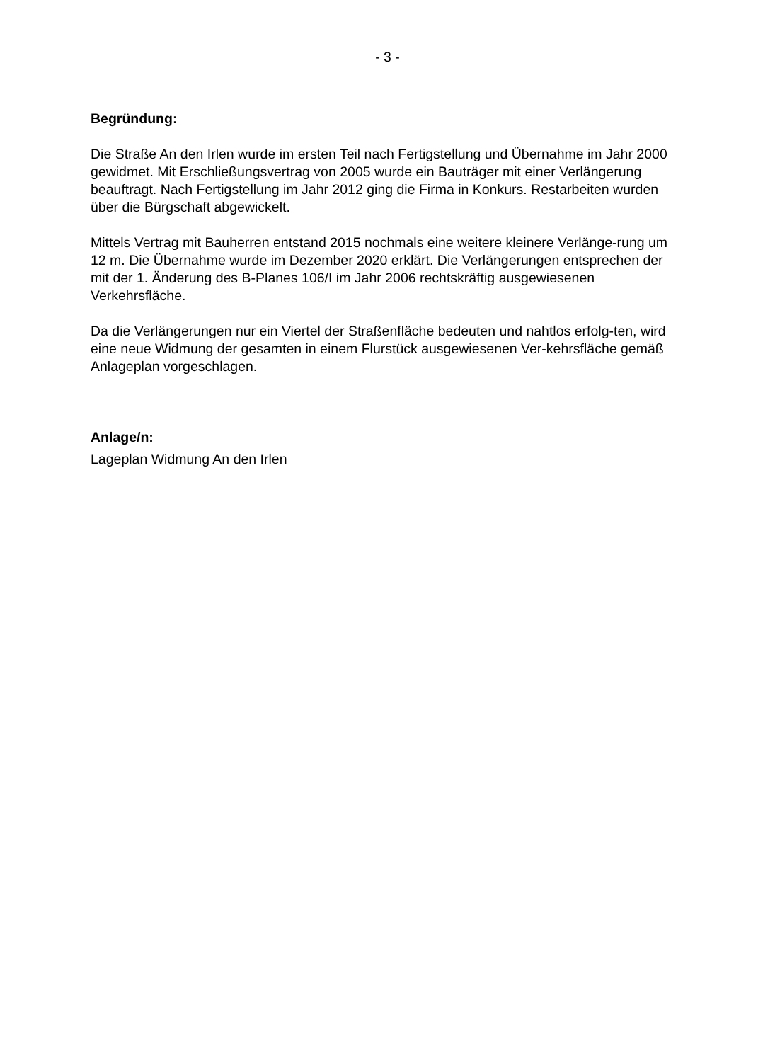- 3 -
Begründung:
Die Straße An den Irlen wurde im ersten Teil nach Fertigstellung und Übernahme im Jahr 2000 gewidmet. Mit Erschließungsvertrag von 2005 wurde ein Bauträger mit einer Verlängerung beauftragt. Nach Fertigstellung im Jahr 2012 ging die Firma in Konkurs. Restarbeiten wurden über die Bürgschaft abgewickelt.
Mittels Vertrag mit Bauherren entstand 2015 nochmals eine weitere kleinere Verlänge-rung um 12 m. Die Übernahme wurde im Dezember 2020 erklärt. Die Verlängerungen entsprechen der mit der 1. Änderung des B-Planes 106/I im Jahr 2006 rechtskräftig ausgewiesenen Verkehrsfläche.
Da die Verlängerungen nur ein Viertel der Straßenfläche bedeuten und nahtlos erfolg-ten, wird eine neue Widmung der gesamten in einem Flurstück ausgewiesenen Ver-kehrsfläche gemäß Anlageplan vorgeschlagen.
Anlage/n:
Lageplan Widmung An den Irlen